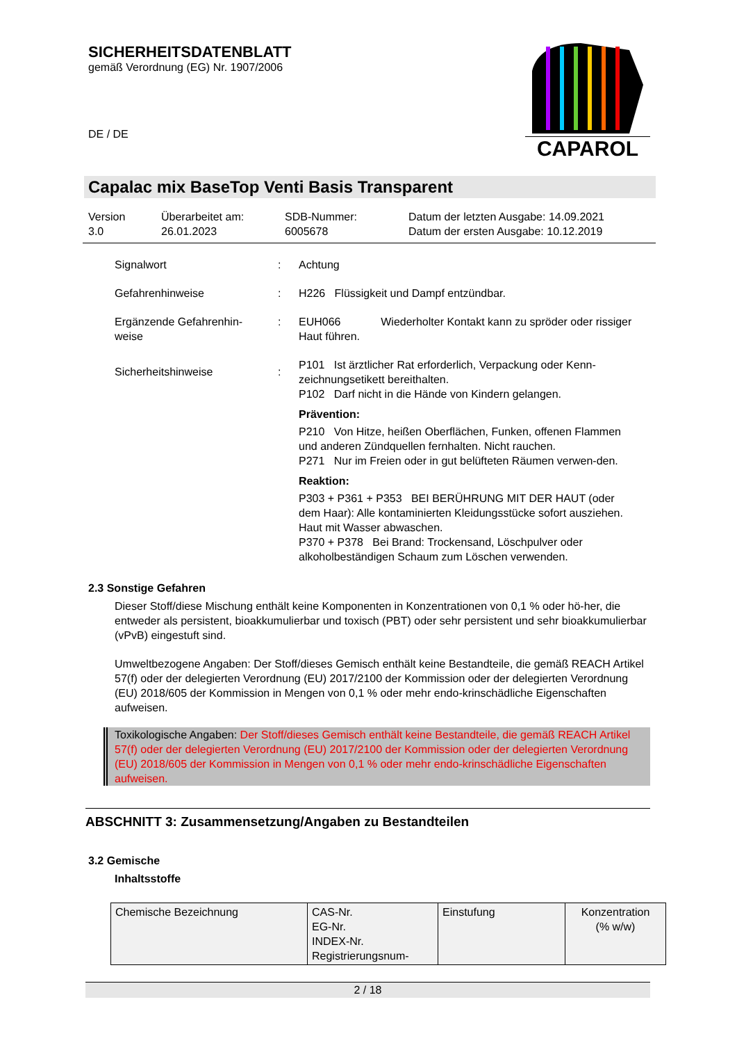SICHERHEITSDATENBLATT
gemäß Verordnung (EG) Nr. 1907/2006
DE / DE
CAPAROL
Capalac mix BaseTop Venti Basis Transparent
Version
3.0
Überarbeitet am:
26.01.2023
SDB-Nummer:
6005678
Datum der letzten Ausgabe: 14.09.2021
Datum der ersten Ausgabe: 10.12.2019
Signalwort : Achtung
Gefahrenhinweise : H226 Flüssigkeit und Dampf entzündbar.
Ergänzende Gefahrenhin-
weise
: EUH066 Wiederholter Kontakt kann zu spröder oder rissiger Haut führen.
Sicherheitshinweise :
P101 Ist ärztlicher Rat erforderlich, Verpackung oder Kenn-zeichnungsetikett bereithalten.
P102 Darf nicht in die Hände von Kindern gelangen.
Prävention:
P210 Von Hitze, heißen Oberflächen, Funken, offenen Flammen und anderen Zündquellen fernhalten. Nicht rauchen.
P271 Nur im Freien oder in gut belüfteten Räumen verwen-den.
Reaktion:
P303 + P361 + P353 BEI BERÜHRUNG MIT DER HAUT (oder dem Haar): Alle kontaminierten Kleidungsstücke sofort ausziehen. Haut mit Wasser abwaschen.
P370 + P378 Bei Brand: Trockensand, Löschpulver oder alkoholbeständigen Schaum zum Löschen verwenden.
2.3 Sonstige Gefahren
Dieser Stoff/diese Mischung enthält keine Komponenten in Konzentrationen von 0,1 % oder hö-her, die entweder als persistent, bioakkumulierbar und toxisch (PBT) oder sehr persistent und sehr bioakkumulierbar (vPvB) eingestuft sind.
Umweltbezogene Angaben: Der Stoff/dieses Gemisch enthält keine Bestandteile, die gemäß REACH Artikel 57(f) oder der delegierten Verordnung (EU) 2017/2100 der Kommission oder der delegierten Verordnung (EU) 2018/605 der Kommission in Mengen von 0,1 % oder mehr endo-krinschädliche Eigenschaften aufweisen.
Toxikologische Angaben: Der Stoff/dieses Gemisch enthält keine Bestandteile, die gemäß REACH Artikel 57(f) oder der delegierten Verordnung (EU) 2017/2100 der Kommission oder der delegierten Verordnung (EU) 2018/605 der Kommission in Mengen von 0,1 % oder mehr endo-krinschädliche Eigenschaften aufweisen.
ABSCHNITT 3: Zusammensetzung/Angaben zu Bestandteilen
3.2 Gemische
Inhaltsstoffe
| Chemische Bezeichnung | CAS-Nr. EG-Nr. INDEX-Nr. Registrierungsnum- | Einstufung | Konzentration (% w/w) |
2 / 18